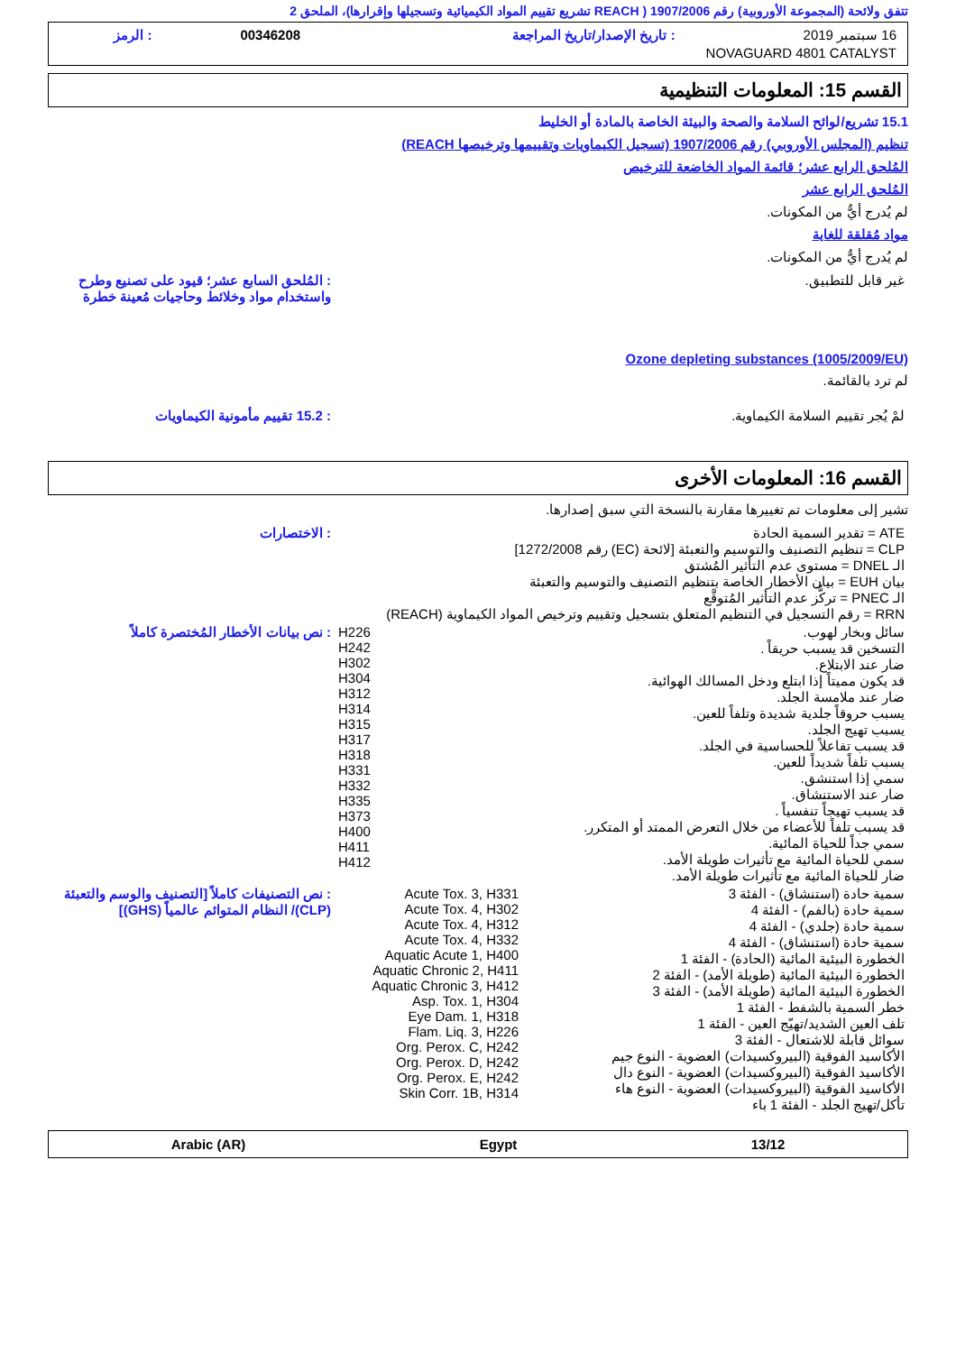تتفق ولائحة (المجموعة الأوروبية) رقم 1907/2006 ( REACH تشريع تقييم المواد الكيميائية وتسجيلها وإقرارها)، الملحق 2
| 16 سبتمبر 2019 | : تاريخ الإصدار/تاريخ المراجعة | 00346208 | : الرمز |
| NOVAGUARD 4801 CATALYST | | | |
القسم 15: المعلومات التنظيمية
15.1 تشريع/لوائح السلامة والصحة والبيئة الخاصة بالمادة أو الخليط
تنظيم (المجلس الأوروبي) رقم 1907/2006 (تسجيل الكيماويات وتقييمها وترخيصها REACH)
المُلحق الرابع عشر؛ قائمة المواد الخاضعة للترخيص
المُلحق الرابع عشر
لم يُدرج أيٌّ من المكونات.
مواد مُقلقة للغاية
لم يُدرج أيٌّ من المكونات.
| غير قابل للتطبيق. | : المُلحق السابع عشر؛ قيود على تصنيع وطرح واستخدام مواد وخلائط وحاجيات مُعينة خطرة |
Ozone depleting substances (1005/2009/EU)
لم ترد بالقائمة.
| لمْ يُجر تقييم السلامة الكيماوية. | : 15.2 تقييم مأمونية الكيماويات |
القسم 16: المعلومات الأخرى
تشير إلى معلومات تم تغييرها مقارنة بالنسخة التي سبق إصدارها.
| ATE = تقدير السمية الحادة CLP = تنظيم التصنيف والتوسيم والتعبئة [لائحة (EC) رقم 1272/2008] الـ DNEL = مستوى عدم التأثير المُشتق بيان EUH = بيان الأخطار الخاصة بتنظيم التصنيف والتوسيم والتعبئة الـ PNEC = تركُّز عدم التأثير المُتوقَّع RRN = رقم التسجيل في التنظيم المتعلق بتسجيل وتقييم وترخيص المواد الكيماوية (REACH) | : الاختصارات |
| سائل وبخار لهوب. التسخين قد يسبب حريقاً . ضار عند الابتلاع. قد يكون مميتاً إذا ابتلع ودخل المسالك الهوائية. ضار عند ملامسة الجلد. يسبب حروقاً جلدية شديدة وتلفاً للعين. يسبب تهيج الجلد. قد يسبب تفاعلاً للحساسية في الجلد. يسبب تلفاً شديداً للعين. سمي إذا استنشق. ضار عند الاستنشاق. قد يسبب تهيجاً تنفسياً . قد يسبب تلفاً للأعضاء من خلال التعرض الممتد أو المتكرر. سمي جداً للحياة المائية. سمي للحياة المائية مع تأثيرات طويلة الأمد. ضار للحياة المائية مع تأثيرات طويلة الأمد. | H226 H242 H302 H304 H312 H314 H315 H317 H318 H331 H332 H335 H373 H400 H411 H412 | : نص بيانات الأخطار المُختصرة كاملاً |
| سمية حادة (استنشاق) - الفئة 3 سمية حادة (بالفم) - الفئة 4 سمية حادة (جلدي) - الفئة 4 سمية حادة (استنشاق) - الفئة 4 الخطورة البيئية المائية (الحادة) - الفئة 1 الخطورة البيئية المائية (طويلة الأمد) - الفئة 2 الخطورة البيئية المائية (طويلة الأمد) - الفئة 3 خطر السمية بالشفط - الفئة 1 تلف العين الشديد/تهيّج العين - الفئة 1 سوائل قابلة للاشتعال - الفئة 3 الأكاسيد الفوقية (البيروكسيدات) العضوية - النوع جيم الأكاسيد الفوقية (البيروكسيدات) العضوية - النوع دال الأكاسيد الفوقية (البيروكسيدات) العضوية - النوع هاء تأكل/تهيج الجلد - الفئة 1 باء | Acute Tox. 3, H331 Acute Tox. 4, H302 Acute Tox. 4, H312 Acute Tox. 4, H332 Aquatic Acute 1, H400 Aquatic Chronic 2, H411 Aquatic Chronic 3, H412 Asp. Tox. 1, H304 Eye Dam. 1, H318 Flam. Liq. 3, H226 Org. Perox. C, H242 Org. Perox. D, H242 Org. Perox. E, H242 Skin Corr. 1B, H314 | : نص التصنيفات كاملاً [التصنيف والوسم والتعبئة (CLP)/ النظام المتوائم عالمياً (GHS)] |
13/12 Egypt Arabic (AR)